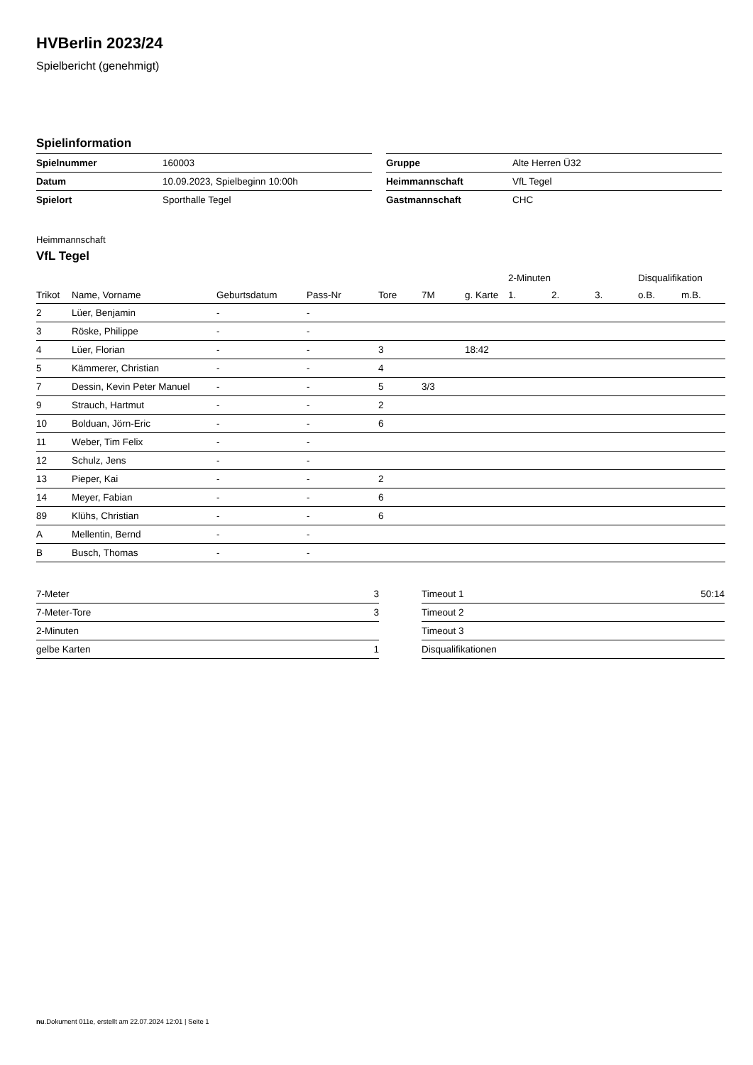HVBerlin 2023/24
Spielbericht (genehmigt)
Spielinformation
| Spielnummer | 160003 |
| Datum | 10.09.2023, Spielbeginn 10:00h |
| Spielort | Sporthalle Tegel |
| Gruppe | Alte Herren Ü32 |
| Heimmannschaft | VfL Tegel |
| Gastmannschaft | CHC |
Heimmannschaft
VfL Tegel
| | | | | | | | 2-Minuten | | | Disqualifikation | |
| --- | --- | --- | --- | --- | --- | --- | --- | --- | --- | --- | --- |
| Trikot | Name, Vorname | Geburtsdatum | Pass-Nr | Tore | 7M | g. Karte | 1. | 2. | 3. | o.B. | m.B. |
| 2 | Lüer, Benjamin | - | - | | | | | | | | |
| 3 | Röske, Philippe | - | - | | | | | | | | |
| 4 | Lüer, Florian | - | - | 3 | | 18:42 | | | | | |
| 5 | Kämmerer, Christian | - | - | 4 | | | | | | | |
| 7 | Dessin, Kevin Peter Manuel | - | - | 5 | 3/3 | | | | | | |
| 9 | Strauch, Hartmut | - | - | 2 | | | | | | | |
| 10 | Bolduan, Jörn-Eric | - | - | 6 | | | | | | | |
| 11 | Weber, Tim Felix | - | - | | | | | | | | |
| 12 | Schulz, Jens | - | - | | | | | | | | |
| 13 | Pieper, Kai | - | - | 2 | | | | | | | |
| 14 | Meyer, Fabian | - | - | 6 | | | | | | | |
| 89 | Klühs, Christian | - | - | 6 | | | | | | | |
| A | Mellentin, Bernd | - | - | | | | | | | | |
| B | Busch, Thomas | - | - | | | | | | | | |
| 7-Meter | 3 |
| 7-Meter-Tore | 3 |
| 2-Minuten | |
| gelbe Karten | 1 |
| Timeout 1 | 50:14 |
| Timeout 2 | |
| Timeout 3 | |
| Disqualifikationen | |
nu.Dokument 011e, erstellt am 22.07.2024 12:01 | Seite 1